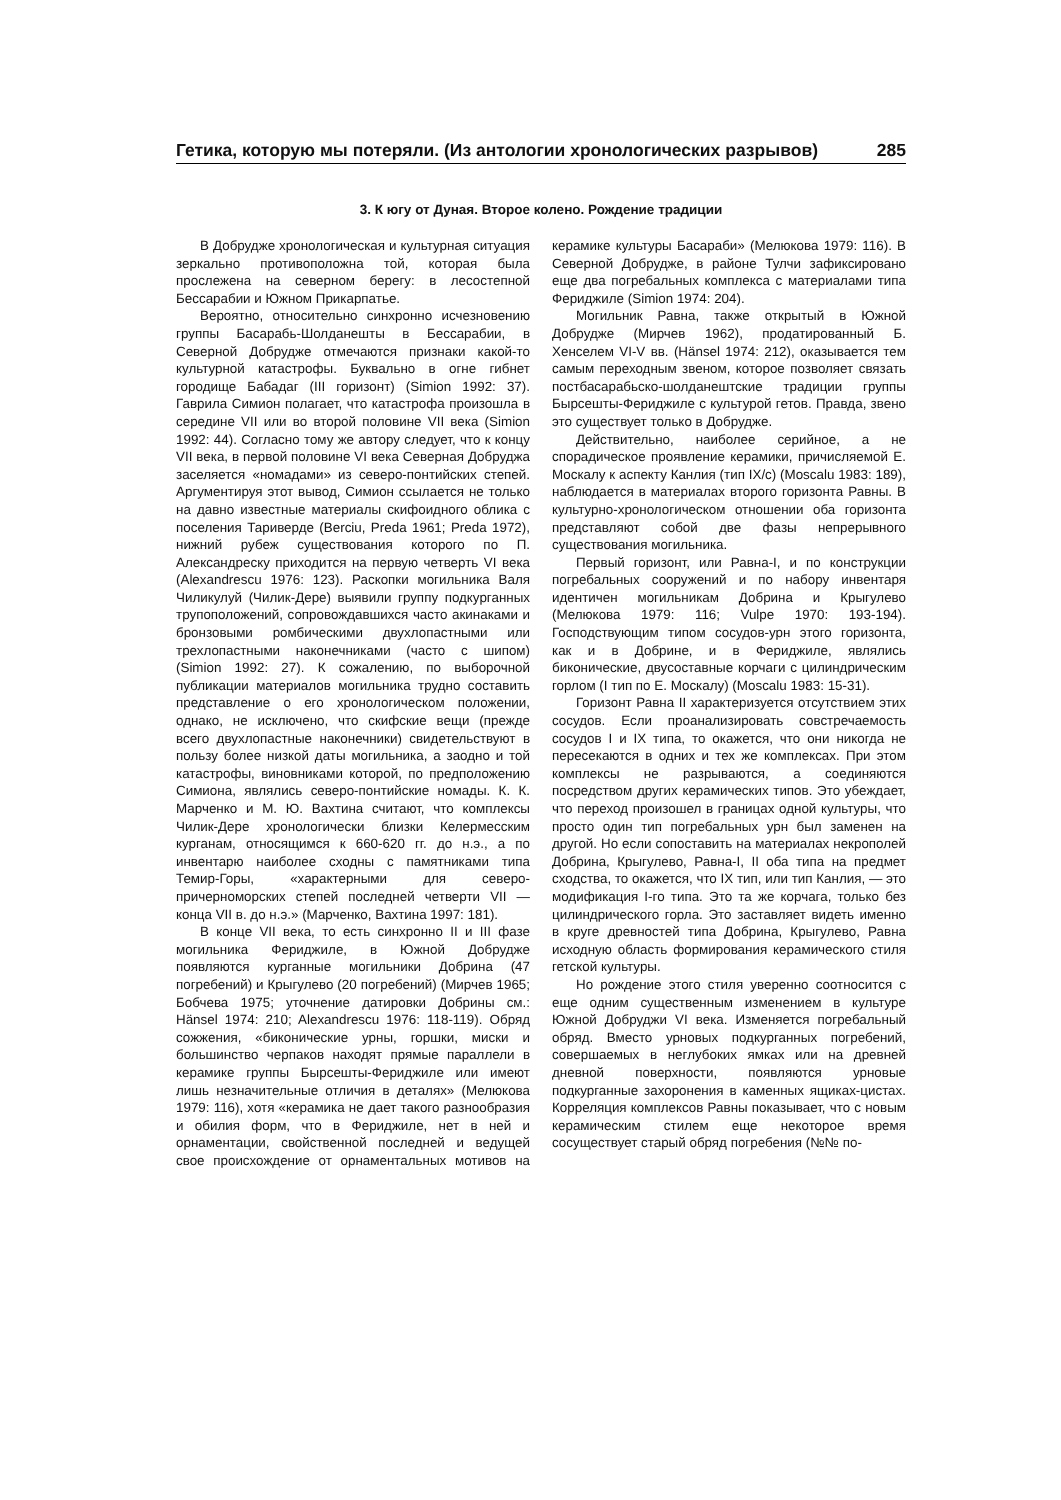Гетика, которую мы потеряли. (Из антологии хронологических разрывов) 285
3. К югу от Дуная. Второе колено. Рождение традиции
В Добрудже хронологическая и культурная ситуация зеркально противоположна той, которая была прослежена на северном берегу: в лесостепной Бессарабии и Южном Прикарпатье.
Вероятно, относительно синхронно исчезновению группы Басарабь-Шолданешты в Бессарабии, в Северной Добрудже отмечаются признаки какой-то культурной катастрофы. Буквально в огне гибнет городище Бабадаг (III горизонт) (Simion 1992: 37). Гаврила Симион полагает, что катастрофа произошла в середине VII или во второй половине VII века (Simion 1992: 44). Согласно тому же автору следует, что к концу VII века, в первой половине VI века Северная Добруджа заселяется «номадами» из северо-понтийских степей. Аргументируя этот вывод, Симион ссылается не только на давно известные материалы скифоидного облика с поселения Тариверде (Berciu, Preda 1961; Preda 1972), нижний рубеж существования которого по П. Александреску приходится на первую четверть VI века (Alexandrescu 1976: 123). Раскопки могильника Валя Чиликулуй (Чилик-Дере) выявили группу подкурганных трупоположений, сопровождавшихся часто акинаками и бронзовыми ромбическими двухлопастными или трехлопастными наконечниками (часто с шипом) (Simion 1992: 27). К сожалению, по выборочной публикации материалов могильника трудно составить представление о его хронологическом положении, однако, не исключено, что скифские вещи (прежде всего двухлопастные наконечники) свидетельствуют в пользу более низкой даты могильника, а заодно и той катастрофы, виновниками которой, по предположению Симиона, являлись северо-понтийские номады. К. К. Марченко и М. Ю. Вахтина считают, что комплексы Чилик-Дере хронологически близки Келермесским курганам, относящимся к 660-620 гг. до н.э., а по инвентарю наиболее сходны с памятниками типа Темир-Горы, «характерными для северо-причерноморских степей последней четверти VII — конца VII в. до н.э.» (Марченко, Вахтина 1997: 181).
В конце VII века, то есть синхронно II и III фазе могильника Фериджиле, в Южной Добрудже появляются курганные могильники Добрина (47 погребений) и Крыгулево (20 погребений) (Мирчев 1965; Бобчева 1975; уточнение датировки Добрины см.: Hänsel 1974: 210; Alexandrescu 1976: 118-119). Обряд сожжения, «биконические урны, горшки, миски и большинство черпаков находят прямые параллели в керамике группы Бырсешты-Фериджиле или имеют лишь незначительные отличия в деталях» (Мелюкова 1979: 116), хотя «керамика не дает такого разнообразия и обилия форм, что в Фериджиле, нет в ней и орнаментации, свойственной последней и ведущей свое происхождение от орнаментальных мотивов на керамике культуры Басараби» (Мелюкова 1979: 116). В Северной Добрудже, в районе Тулчи зафиксировано еще два погребальных комплекса с материалами типа Фериджиле (Simion 1974: 204).
Могильник Равна, также открытый в Южной Добрудже (Мирчев 1962), продатированный Б. Хенселем VI-V вв. (Hänsel 1974: 212), оказывается тем самым переходным звеном, которое позволяет связать постбасарабьско-шолданештские традиции группы Бырсешты-Фериджиле с культурой гетов. Правда, звено это существует только в Добрудже.
Действительно, наиболее серийное, а не спорадическое проявление керамики, причисляемой Е. Москалу к аспекту Канлия (тип IX/c) (Moscalu 1983: 189), наблюдается в материалах второго горизонта Равны. В культурно-хронологическом отношении оба горизонта представляют собой две фазы непрерывного существования могильника.
Первый горизонт, или Равна-I, и по конструкции погребальных сооружений и по набору инвентаря идентичен могильникам Добрина и Крыгулево (Мелюкова 1979: 116; Vulpe 1970: 193-194). Господствующим типом сосудов-урн этого горизонта, как и в Добрине, и в Фериджиле, являлись биконические, двусоставные корчаги с цилиндрическим горлом (I тип по Е. Москалу) (Moscalu 1983: 15-31).
Горизонт Равна II характеризуется отсутствием этих сосудов. Если проанализировать совстречаемость сосудов I и IX типа, то окажется, что они никогда не пересекаются в одних и тех же комплексах. При этом комплексы не разрываются, а соединяются посредством других керамических типов. Это убеждает, что переход произошел в границах одной культуры, что просто один тип погребальных урн был заменен на другой. Но если сопоставить на материалах некрополей Добрина, Крыгулево, Равна-I, II оба типа на предмет сходства, то окажется, что IX тип, или тип Канлия, — это модификация I-го типа. Это та же корчага, только без цилиндрического горла. Это заставляет видеть именно в круге древностей типа Добрина, Крыгулево, Равна исходную область формирования керамического стиля гетской культуры.
Но рождение этого стиля уверенно соотносится с еще одним существенным изменением в культуре Южной Добруджи VI века. Изменяется погребальный обряд. Вместо урновых подкурганных погребений, совершаемых в неглубоких ямках или на древней дневной поверхности, появляются урновые подкурганные захоронения в каменных ящиках-цистах. Корреляция комплексов Равны показывает, что с новым керамическим стилем еще некоторое время сосуществует старый обряд погребения (№№ по-